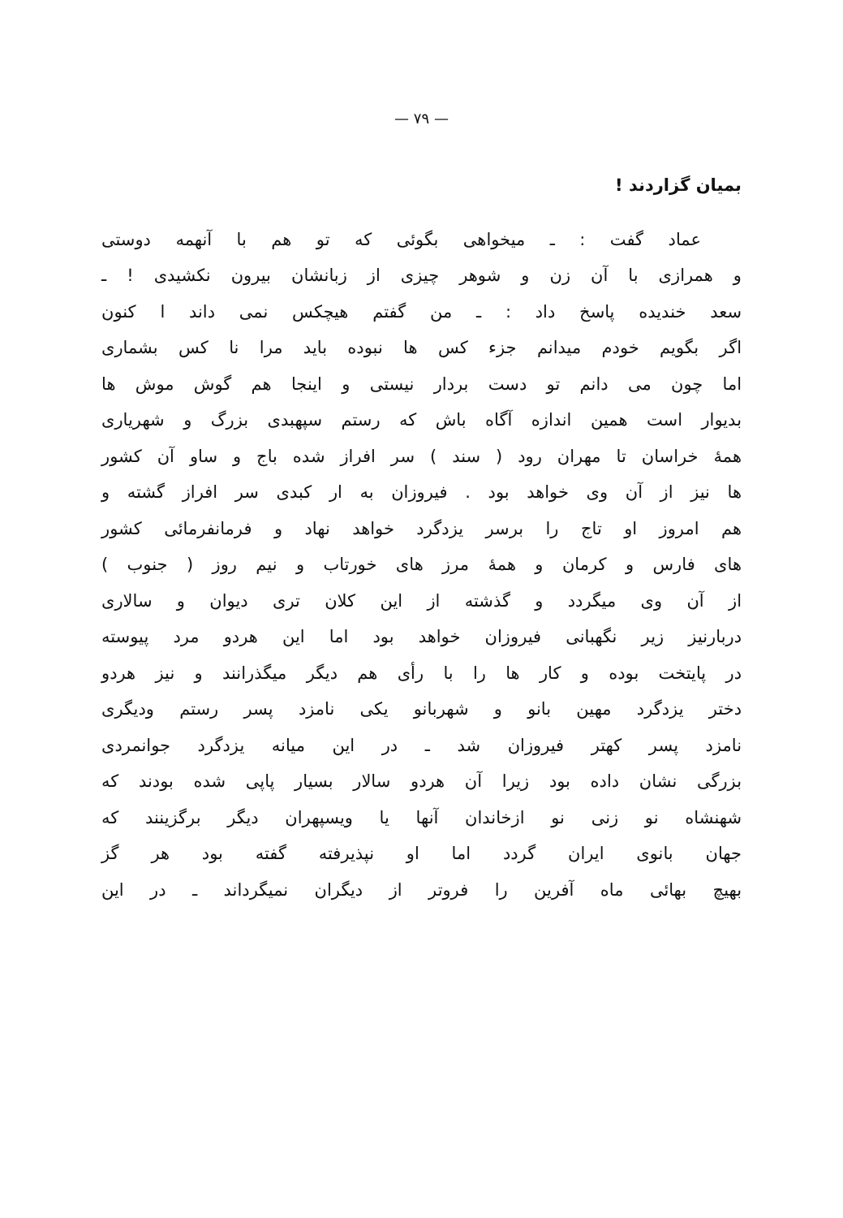— ۷۹ —
بمیان گزاردند !
عماد گفت : ـ میخواهی بگوئی که تو هم با آنهمه دوستی
و همرازی با آن زن و شوهر چیزی از زبانشان بیرون نکشیدی ! ـ
سعد خندیده پاسخ داد : ـ من گفتم هیچکس نمی داند ا کنون
اگر بگویم خودم میدانم جزء کس ها نبوده باید مرا نا کس بشماری
اما چون می دانم تو دست بردار نیستی و اینجا هم گوش موش ها
بدیوار است همین اندازه آگاه باش که رستم سپهبدی بزرگ و شهریاری
همهٔ خراسان تا مهران رود ( سند ) سر افراز شده باج و ساو آن کشور
ها نیز از آن وی خواهد بود . فیروزان به ار کبدی سر افراز گشته و
هم امروز او تاج را برسر یزدگرد خواهد نهاد و فرمانفرمائی کشور
های فارس و کرمان و همهٔ مرز های خورتاب و نیم روز ( جنوب )
از آن وی میگردد و گذشته از این کلان تری دیوان و سالاری
دربارنیز زیر نگهبانی فیروزان خواهد بود اما این هردو مرد پیوسته
در پایتخت بوده و کار ها را با رأی هم دیگر میگذرانند و نیز هردو
دختر یزدگرد مهین بانو و شهربانو یکی نامزد پسر رستم ودیگری
نامزد پسر کهتر فیروزان شد ـ در این میانه یزدگرد جوانمردی
بزرگی نشان داده بود زیرا آن هردو سالار بسیار پاپی شده بودند که
شهنشاه نو زنی نو ازخاندان آنها یا ویسپهران دیگر برگزینند که
جهان بانوی ایران گردد اما او نپذیرفته گفته بود هر گز
بهیچ بهائی ماه آفرین را فروتر از دیگران نمیگرداند ـ در این